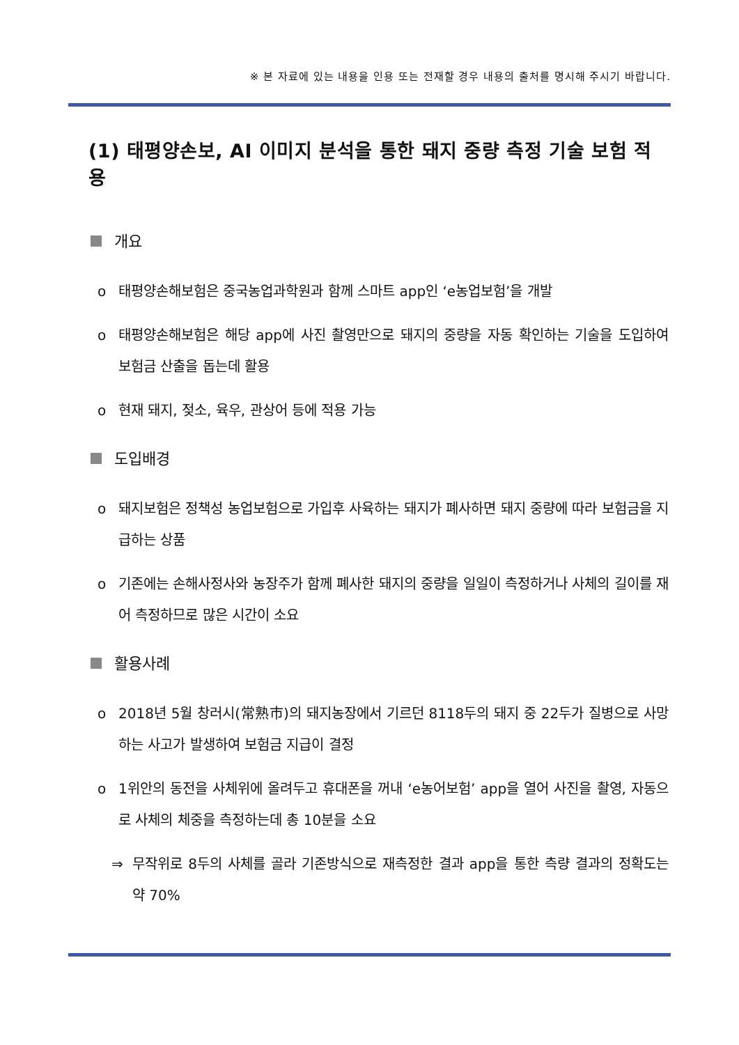※ 본 자료에 있는 내용을 인용 또는 전재할 경우 내용의 출처를 명시해 주시기 바랍니다.
(1) 태평양손보, AI 이미지 분석을 통한 돼지 중량 측정 기술 보험 적용
개요
o 태평양손해보험은 중국농업과학원과 함께 스마트 app인 ‘e농업보험’을 개발
o 태평양손해보험은 해당 app에 사진 촬영만으로 돼지의 중량을 자동 확인하는 기술을 도입하여 보험금 산출을 돕는데 활용
o 현재 돼지, 젖소, 육우, 관상어 등에 적용 가능
도입배경
o 돼지보험은 정책성 농업보험으로 가입후 사육하는 돼지가 폐사하면 돼지 중량에 따라 보험금을 지급하는 상품
o 기존에는 손해사정사와 농장주가 함께 폐사한 돼지의 중량을 일일이 측정하거나 사체의 길이를 재어 측정하므로 많은 시간이 소요
활용사례
o 2018년 5월 창러시(常熟市)의 돼지농장에서 기르던 8118두의 돼지 중 22두가 질병으로 사망하는 사고가 발생하여 보험금 지급이 결정
o 1위안의 동전을 사체위에 올려두고 휴대폰을 꺼내 ‘e농어보험’ app을 열어 사진을 촬영, 자동으로 사체의 체중을 측정하는데 총 10분을 소요
⇒ 무작위로 8두의 사체를 골라 기존방식으로 재측정한 결과 app을 통한 측량 결과의 정확도는 약 70%